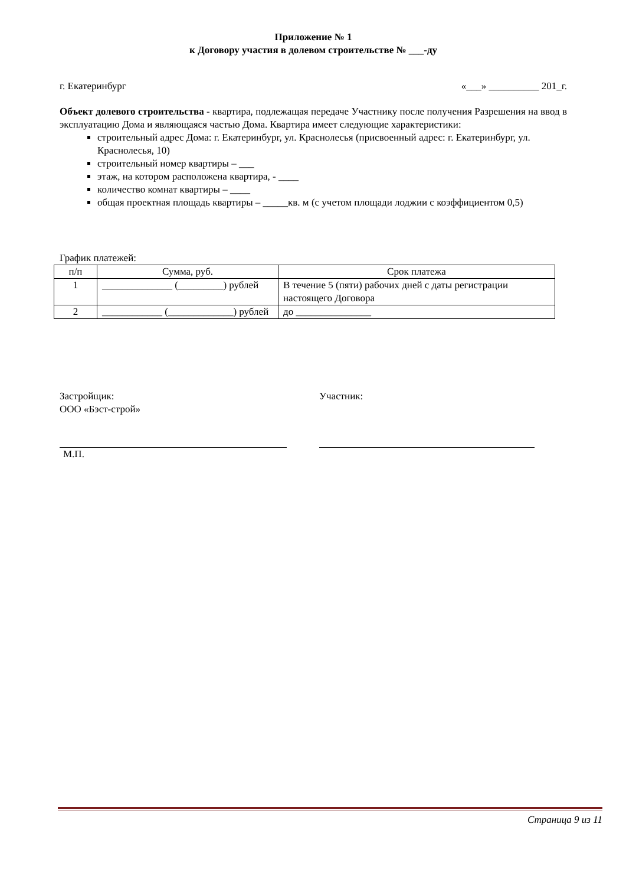Приложение № 1
к Договору участия в долевом строительстве № ___-ду
г. Екатеринбург «___» __________ 201_г.
Объект долевого строительства - квартира, подлежащая передаче Участнику после получения Разрешения на ввод в эксплуатацию Дома и являющаяся частью Дома. Квартира имеет следующие характеристики:
строительный адрес Дома: г. Екатеринбург, ул. Краснолесья (присвоенный адрес: г. Екатеринбург, ул. Краснолесья, 10)
строительный номер квартиры – ___
этаж, на котором расположена квартира, - ____
количество комнат квартиры – ____
общая проектная площадь квартиры – _____кв. м (с учетом площади лоджии с коэффициентом 0,5)
График платежей:
| п/п | Сумма, руб. | Срок платежа |
| --- | --- | --- |
| 1 | ______________ (_________) рублей | В течение 5 (пяти) рабочих дней с даты регистрации настоящего Договора |
| 2 | ____________ (_____________) рублей | до _______________ |
Застройщик:
ООО «Бэст-строй»
М.П.
Участник:
Страница 9 из 11